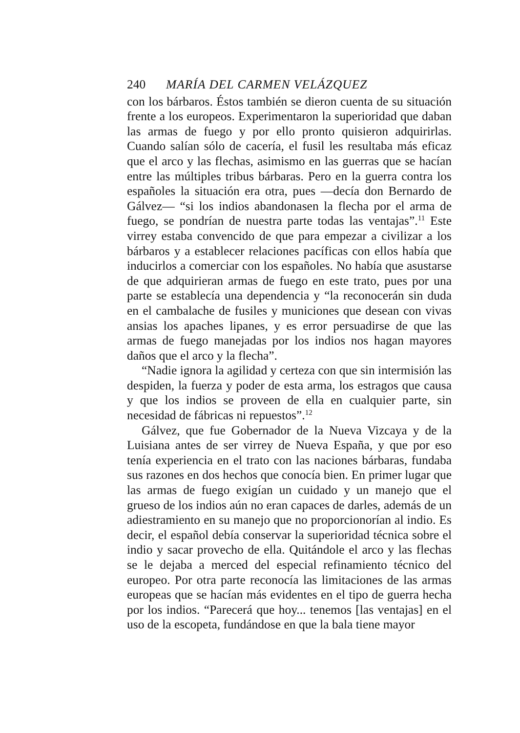240 MARÍA DEL CARMEN VELÁZQUEZ
con los bárbaros. Éstos también se dieron cuenta de su situación frente a los europeos. Experimentaron la superioridad que daban las armas de fuego y por ello pronto quisieron adquirirlas. Cuando salían sólo de cacería, el fusil les resultaba más eficaz que el arco y las flechas, asimismo en las guerras que se hacían entre las múltiples tribus bárbaras. Pero en la guerra contra los españoles la situación era otra, pues —decía don Bernardo de Gálvez— “si los indios abandonasen la flecha por el arma de fuego, se pondrían de nuestra parte todas las ventajas”.<sup>11</sup> Este virrey estaba convencido de que para empezar a civilizar a los bárbaros y a establecer relaciones pacíficas con ellos había que inducirlos a comerciar con los españoles. No había que asustarse de que adquirieran armas de fuego en este trato, pues por una parte se establecía una dependencia y “la reconocerán sin duda en el cambalache de fusiles y municiones que desean con vivas ansias los apaches lipanes, y es error persuadirse de que las armas de fuego manejadas por los indios nos hagan mayores daños que el arco y la flecha”.
“Nadie ignora la agilidad y certeza con que sin intermisión las despiden, la fuerza y poder de esta arma, los estragos que causa y que los indios se proveen de ella en cualquier parte, sin necesidad de fábricas ni repuestos”.<sup>12</sup>
Gálvez, que fue Gobernador de la Nueva Vizcaya y de la Luisiana antes de ser virrey de Nueva España, y que por eso tenía experiencia en el trato con las naciones bárbaras, fundaba sus razones en dos hechos que conocía bien. En primer lugar que las armas de fuego exigían un cuidado y un manejo que el grueso de los indios aún no eran capaces de darles, además de un adiestramiento en su manejo que no proporcionorían al indio. Es decir, el español debía conservar la superioridad técnica sobre el indio y sacar provecho de ella. Quitándole el arco y las flechas se le dejaba a merced del especial refinamiento técnico del europeo. Por otra parte reconocía las limitaciones de las armas europeas que se hacían más evidentes en el tipo de guerra hecha por los indios. “Parecerá que hoy... tenemos [las ventajas] en el uso de la escopeta, fundándose en que la bala tiene mayor